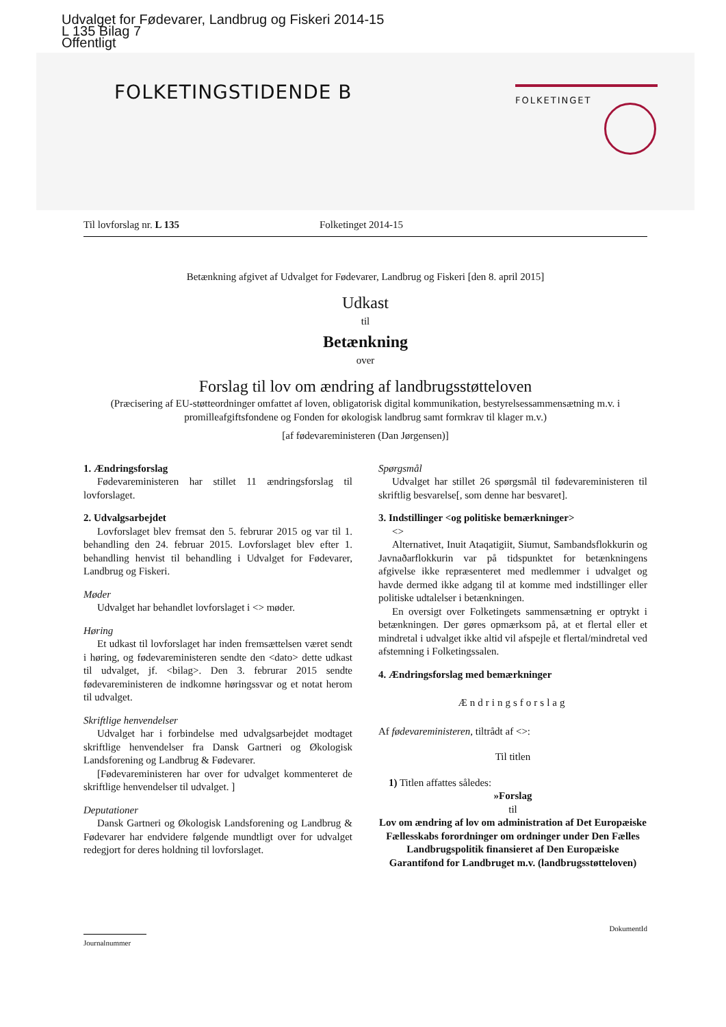Udvalget for Fødevarer, Landbrug og Fiskeri 2014-15
L 135 Bilag 7
Offentligt
FOLKETINGSTIDENDE B FOLKETINGET
Til lovforslag nr. L 135 Folketinget 2014-15
Betænkning afgivet af Udvalget for Fødevarer, Landbrug og Fiskeri [den 8. april 2015]
Udkast
til
Betænkning
over
Forslag til lov om ændring af landbrugsstøtteloven
(Præcisering af EU-støtteordninger omfattet af loven, obligatorisk digital kommunikation, bestyrelsessammensætning m.v. i promilleafgiftsfondene og Fonden for økologisk landbrug samt formkrav til klager m.v.)
[af fødevareministeren (Dan Jørgensen)]
1. Ændringsforslag
Fødevareministeren har stillet 11 ændringsforslag til lovforslaget.
2. Udvalgsarbejdet
Lovforslaget blev fremsat den 5. februrar 2015 og var til 1. behandling den 24. februar 2015. Lovforslaget blev efter 1. behandling henvist til behandling i Udvalget for Fødevarer, Landbrug og Fiskeri.
Møder
Udvalget har behandlet lovforslaget i <> møder.
Høring
Et udkast til lovforslaget har inden fremsættelsen været sendt i høring, og fødevareministeren sendte den <dato> dette udkast til udvalget, jf. <bilag>. Den 3. februrar 2015 sendte fødevareministeren de indkomne høringssvar og et notat herom til udvalget.
Skriftlige henvendelser
Udvalget har i forbindelse med udvalgsarbejdet modtaget skriftlige henvendelser fra Dansk Gartneri og Økologisk Landsforening og Landbrug & Fødevarer.
[Fødevareministeren har over for udvalget kommenteret de skriftlige henvendelser til udvalget. ]
Deputationer
Dansk Gartneri og Økologisk Landsforening og Landbrug & Fødevarer har endvidere følgende mundtligt over for udvalget redegjort for deres holdning til lovforslaget.
Spørgsmål
Udvalget har stillet 26 spørgsmål til fødevareministeren til skriftlig besvarelse[, som denne har besvaret].
3. Indstillinger <og politiske bemærkninger>
<>
Alternativet, Inuit Ataqatigiit, Siumut, Sambandsflokkurin og Javnaðarflokkurin var på tidspunktet for betænkningens afgivelse ikke repræsenteret med medlemmer i udvalget og havde dermed ikke adgang til at komme med indstillinger eller politiske udtalelser i betænkningen.
En oversigt over Folketingets sammensætning er optrykt i betænkningen. Der gøres opmærksom på, at et flertal eller et mindretal i udvalget ikke altid vil afspejle et flertal/mindretal ved afstemning i Folketingssalen.
4. Ændringsforslag med bemærkninger
Ændringsforslag
Af fødevareministeren, tiltrådt af <>:
Til titlen
1) Titlen affattes således:
»Forslag
til
Lov om ændring af lov om administration af Det Europæiske Fællesskabs forordninger om ordninger under Den Fælles Landbrugspolitik finansieret af Den Europæiske Garantifond for Landbruget m.v. (landbrugsstøtteloven)
DokumentId
Journalnummer